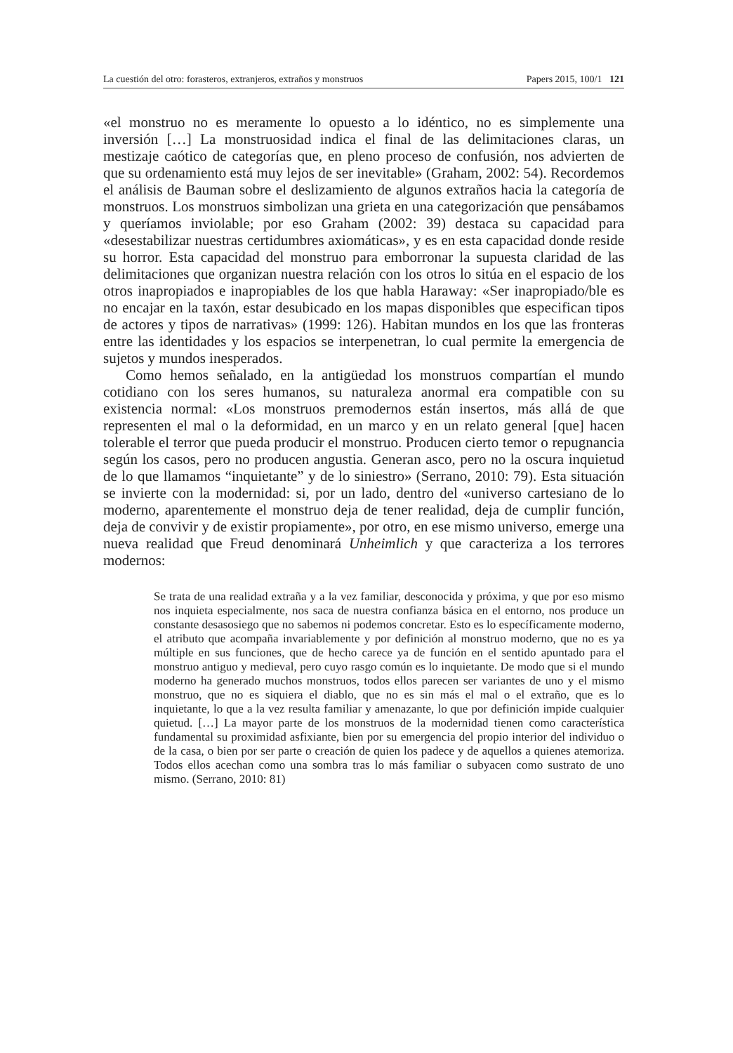La cuestión del otro: forasteros, extranjeros, extraños y monstruos Papers 2015, 100/1 121
«el monstruo no es meramente lo opuesto a lo idéntico, no es simplemente una inversión […] La monstruosidad indica el final de las delimitaciones claras, un mestizaje caótico de categorías que, en pleno proceso de confusión, nos advierten de que su ordenamiento está muy lejos de ser inevitable» (Graham, 2002: 54). Recordemos el análisis de Bauman sobre el deslizamiento de algunos extraños hacia la categoría de monstruos. Los monstruos simbolizan una grieta en una categorización que pensábamos y queríamos inviolable; por eso Graham (2002: 39) destaca su capacidad para «desestabilizar nuestras certidumbres axiomáticas», y es en esta capacidad donde reside su horror. Esta capacidad del monstruo para emborronar la supuesta claridad de las delimitaciones que organizan nuestra relación con los otros lo sitúa en el espacio de los otros inapropiados e inapropiables de los que habla Haraway: «Ser inapropiado/ble es no encajar en la taxón, estar desubicado en los mapas disponibles que especifican tipos de actores y tipos de narrativas» (1999: 126). Habitan mundos en los que las fronteras entre las identidades y los espacios se interpenetran, lo cual permite la emergencia de sujetos y mundos inesperados.
Como hemos señalado, en la antigüedad los monstruos compartían el mundo cotidiano con los seres humanos, su naturaleza anormal era compatible con su existencia normal: «Los monstruos premodernos están insertos, más allá de que representen el mal o la deformidad, en un marco y en un relato general [que] hacen tolerable el terror que pueda producir el monstruo. Producen cierto temor o repugnancia según los casos, pero no producen angustia. Generan asco, pero no la oscura inquietud de lo que llamamos “inquietante” y de lo siniestro» (Serrano, 2010: 79). Esta situación se invierte con la modernidad: si, por un lado, dentro del «universo cartesiano de lo moderno, aparentemente el monstruo deja de tener realidad, deja de cumplir función, deja de convivir y de existir propiamente», por otro, en ese mismo universo, emerge una nueva realidad que Freud denominará Unheimlich y que caracteriza a los terrores modernos:
Se trata de una realidad extraña y a la vez familiar, desconocida y próxima, y que por eso mismo nos inquieta especialmente, nos saca de nuestra confianza básica en el entorno, nos produce un constante desasosiego que no sabemos ni podemos concretar. Esto es lo específicamente moderno, el atributo que acompaña invariablemente y por definición al monstruo moderno, que no es ya múltiple en sus funciones, que de hecho carece ya de función en el sentido apuntado para el monstruo antiguo y medieval, pero cuyo rasgo común es lo inquietante. De modo que si el mundo moderno ha generado muchos monstruos, todos ellos parecen ser variantes de uno y el mismo monstruo, que no es siquiera el diablo, que no es sin más el mal o el extraño, que es lo inquietante, lo que a la vez resulta familiar y amenazante, lo que por definición impide cualquier quietud. […] La mayor parte de los monstruos de la modernidad tienen como característica fundamental su proximidad asfixiante, bien por su emergencia del propio interior del individuo o de la casa, o bien por ser parte o creación de quien los padece y de aquellos a quienes atemoriza. Todos ellos acechan como una sombra tras lo más familiar o subyacen como sustrato de uno mismo. (Serrano, 2010: 81)